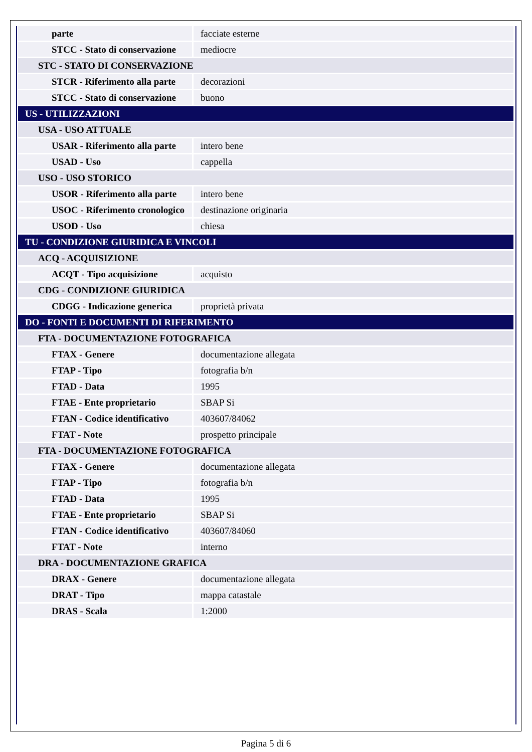| parte | facciate esterne |
| STCC - Stato di conservazione | mediocre |
| STC - STATO DI CONSERVAZIONE | |
| STCR - Riferimento alla parte | decorazioni |
| STCC - Stato di conservazione | buono |
| US - UTILIZZAZIONI | |
| USA - USO ATTUALE | |
| USAR - Riferimento alla parte | intero bene |
| USAD - Uso | cappella |
| USO - USO STORICO | |
| USOR - Riferimento alla parte | intero bene |
| USOC - Riferimento cronologico | destinazione originaria |
| USOD - Uso | chiesa |
| TU - CONDIZIONE GIURIDICA E VINCOLI | |
| ACQ - ACQUISIZIONE | |
| ACQT - Tipo acquisizione | acquisto |
| CDG - CONDIZIONE GIURIDICA | |
| CDGG - Indicazione generica | proprietà privata |
| DO - FONTI E DOCUMENTI DI RIFERIMENTO | |
| FTA - DOCUMENTAZIONE FOTOGRAFICA | |
| FTAX - Genere | documentazione allegata |
| FTAP - Tipo | fotografia b/n |
| FTAD - Data | 1995 |
| FTAE - Ente proprietario | SBAP Si |
| FTAN - Codice identificativo | 403607/84062 |
| FTAT - Note | prospetto principale |
| FTA - DOCUMENTAZIONE FOTOGRAFICA | |
| FTAX - Genere | documentazione allegata |
| FTAP - Tipo | fotografia b/n |
| FTAD - Data | 1995 |
| FTAE - Ente proprietario | SBAP Si |
| FTAN - Codice identificativo | 403607/84060 |
| FTAT - Note | interno |
| DRA - DOCUMENTAZIONE GRAFICA | |
| DRAX - Genere | documentazione allegata |
| DRAT - Tipo | mappa catastale |
| DRAS - Scala | 1:2000 |
Pagina 5 di 6